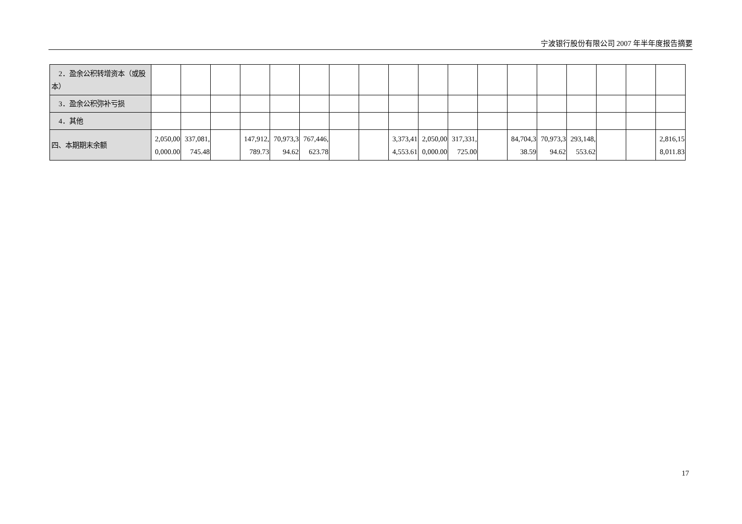宁波银行股份有限公司 2007 年半年度报告摘要
| 2．盈余公积转增资本（或股本） | | | | | | | | | | | | | | | | | | |
| 3．盈余公积弥补亏损 | | | | | | | | | | | | | | | | | | |
| 4．其他 | | | | | | | | | | | | | | | | | | |
| 四、本期期末余额 | 2,050,000,000.00 | 337,081,745.48 | | 147,912,789.73 | 70,973,394.62 | 767,446,623.78 | | | 3,373,414,553.61 | 2,050,000,000.00 | 317,331,725.00 | | 84,704,338.59 | 70,973,394.62 | 293,148,553.62 | | | 2,816,158,011.83 |
17